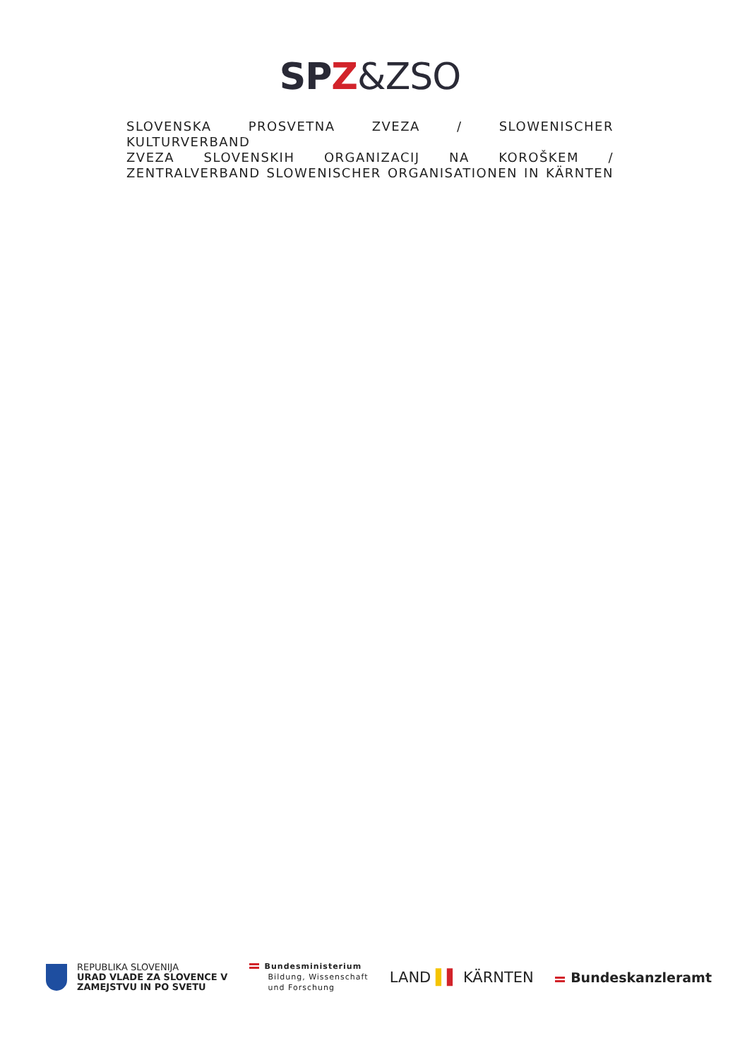SPZ&ZSO
SLOVENSKA PROSVETNA ZVEZA / SLOWENISCHER KULTURVERBAND
ZVEZA SLOVENSKIH ORGANIZACIJ NA KOROŠKEM /
ZENTRALVERBAND SLOWENISCHER ORGANISATIONEN IN KÄRNTEN
REPUBLIKA SLOVENIJA
URAD VLADE ZA SLOVENCE V
ZAMEJSTVU IN PO SVETU
Bundesministerium
Bildung, Wissenschaft
und Forschung
LAND ▌▌ KÄRNTEN Bundeskanzleramt